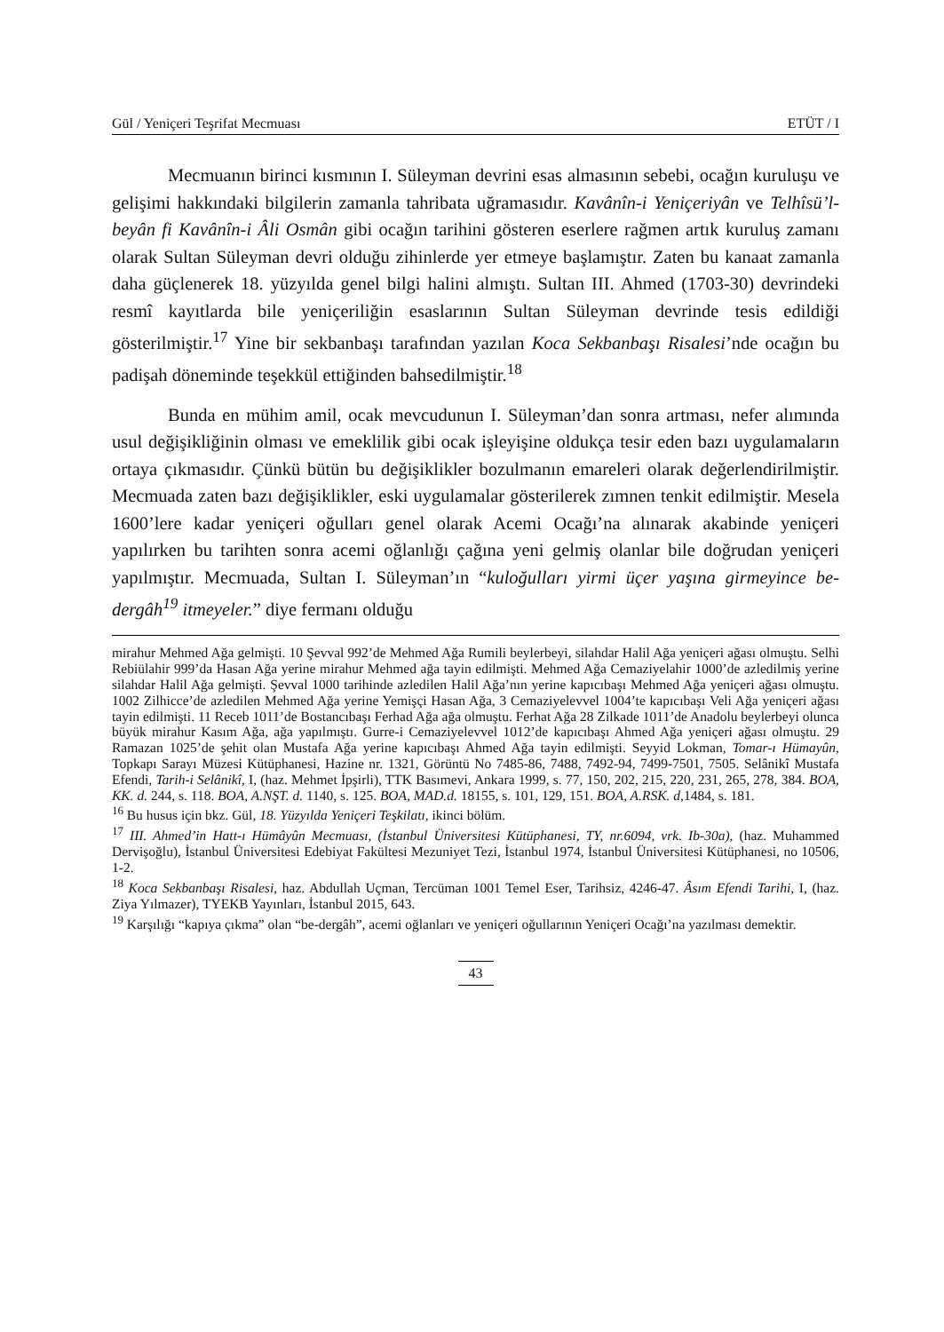Gül / Yeniçeri Teşrifat Mecmuası ETÜT / I
Mecmuanın birinci kısmının I. Süleyman devrini esas almasının sebebi, ocağın kuruluşu ve gelişimi hakkındaki bilgilerin zamanla tahribata uğramasıdır. Kavânîn-i Yeniçeriyân ve Telhîsü’l-beyân fi Kavânîn-i Âli Osmân gibi ocağın tarihini gösteren eserlere rağmen artık kuruluş zamanı olarak Sultan Süleyman devri olduğu zihinlerde yer etmeye başlamıştır. Zaten bu kanaat zamanla daha güçlenerek 18. yüzyılda genel bilgi halini almıştı. Sultan III. Ahmed (1703-30) devrindeki resmî kayıtlarda bile yeniçeriliğin esaslarının Sultan Süleyman devrinde tesis edildiği gösterilmiştir.<sup>17</sup> Yine bir sekbanbaşı tarafından yazılan Koca Sekbanbaşı Risalesi’nde ocağın bu padişah döneminde teşekkül ettiğinden bahsedilmiştir.<sup>18</sup>
Bunda en mühim amil, ocak mevcudunun I. Süleyman’dan sonra artması, nefer alımında usul değişikliğinin olması ve emeklilik gibi ocak işleyişine oldukça tesir eden bazı uygulamaların ortaya çıkmasıdır. Çünkü bütün bu değişiklikler bozulmanın emareleri olarak değerlendirilmiştir. Mecmuada zaten bazı değişiklikler, eski uygulamalar gösterilerek zımnen tenkit edilmiştir. Mesela 1600’lere kadar yeniçeri oğulları genel olarak Acemi Ocağı’na alınarak akabinde yeniçeri yapılırken bu tarihten sonra acemi oğlanlığı çağına yeni gelmiş olanlar bile doğrudan yeniçeri yapılmıştır. Mecmuada, Sultan I. Süleyman’ın “kuloğulları yirmi üçer yaşına girmeyince be-dergâh<sup>19</sup> itmeyeler.” diye fermanı olduğu
mirahur Mehmed Ağa gelmişti. 10 Şevval 992’de Mehmed Ağa Rumili beylerbeyi, silahdar Halil Ağa yeniçeri ağası olmuştu. Selhi Rebiülahir 999’da Hasan Ağa yerine mirahur Mehmed ağa tayin edilmişti. Mehmed Ağa Cemaziyelahir 1000’de azledilmiş yerine silahdar Halil Ağa gelmişti. Şevval 1000 tarihinde azledilen Halil Ağa’nın yerine kapıcıbaşı Mehmed Ağa yeniçeri ağası olmuştu. 1002 Zilhicce’de azledilen Mehmed Ağa yerine Yemişçi Hasan Ağa, 3 Cemaziyelevvel 1004’te kapıcıbaşı Veli Ağa yeniçeri ağası tayin edilmişti. 11 Receb 1011’de Bostancıbaşı Ferhad Ağa ağa olmuştu. Ferhat Ağa 28 Zilkade 1011’de Anadolu beylerbeyi olunca büyük mirahur Kasım Ağa, ağa yapılmıştı. Gurre-i Cemaziyelevvel 1012’de kapıcıbaşı Ahmed Ağa yeniçeri ağası olmuştu. 29 Ramazan 1025’de şehit olan Mustafa Ağa yerine kapıcıbaşı Ahmed Ağa tayin edilmişti. Seyyid Lokman, Tomar-ı Hümayûn, Topkapı Sarayı Müzesi Kütüphanesi, Hazine nr. 1321, Görüntü No 7485-86, 7488, 7492-94, 7499-7501, 7505. Selânikî Mustafa Efendi, Tarih-i Selânikî, I, (haz. Mehmet İpşirli), TTK Basımevi, Ankara 1999, s. 77, 150, 202, 215, 220, 231, 265, 278, 384. BOA, KK. d. 244, s. 118. BOA, A.NŞT. d. 1140, s. 125. BOA, MAD.d. 18155, s. 101, 129, 151. BOA, A.RSK. d, 1484, s. 181.
<sup>16</sup> Bu husus için bkz. Gül, 18. Yüzyılda Yeniçeri Teşkilatı, ikinci bölüm.
<sup>17</sup> III. Ahmed’in Hatt-ı Hümâyûn Mecmuası, (İstanbul Üniversitesi Kütüphanesi, TY, nr.6094, vrk. Ib-30a), (haz. Muhammed Dervişoğlu), İstanbul Üniversitesi Edebiyat Fakültesi Mezuniyet Tezi, İstanbul 1974, İstanbul Üniversitesi Kütüphanesi, no 10506, 1-2.
<sup>18</sup> Koca Sekbanbaşı Risalesi, haz. Abdullah Uçman, Tercüman 1001 Temel Eser, Tarihsiz, 4246-47. Âsım Efendi Tarihi, I, (haz. Ziya Yılmazer), TYEKB Yayınları, İstanbul 2015, 643.
<sup>19</sup> Karşılığı “kapıya çıkma” olan “be-dergâh”, acemi oğlanları ve yeniçeri oğullarının Yeniçeri Ocağı’na yazılması demektir.
43